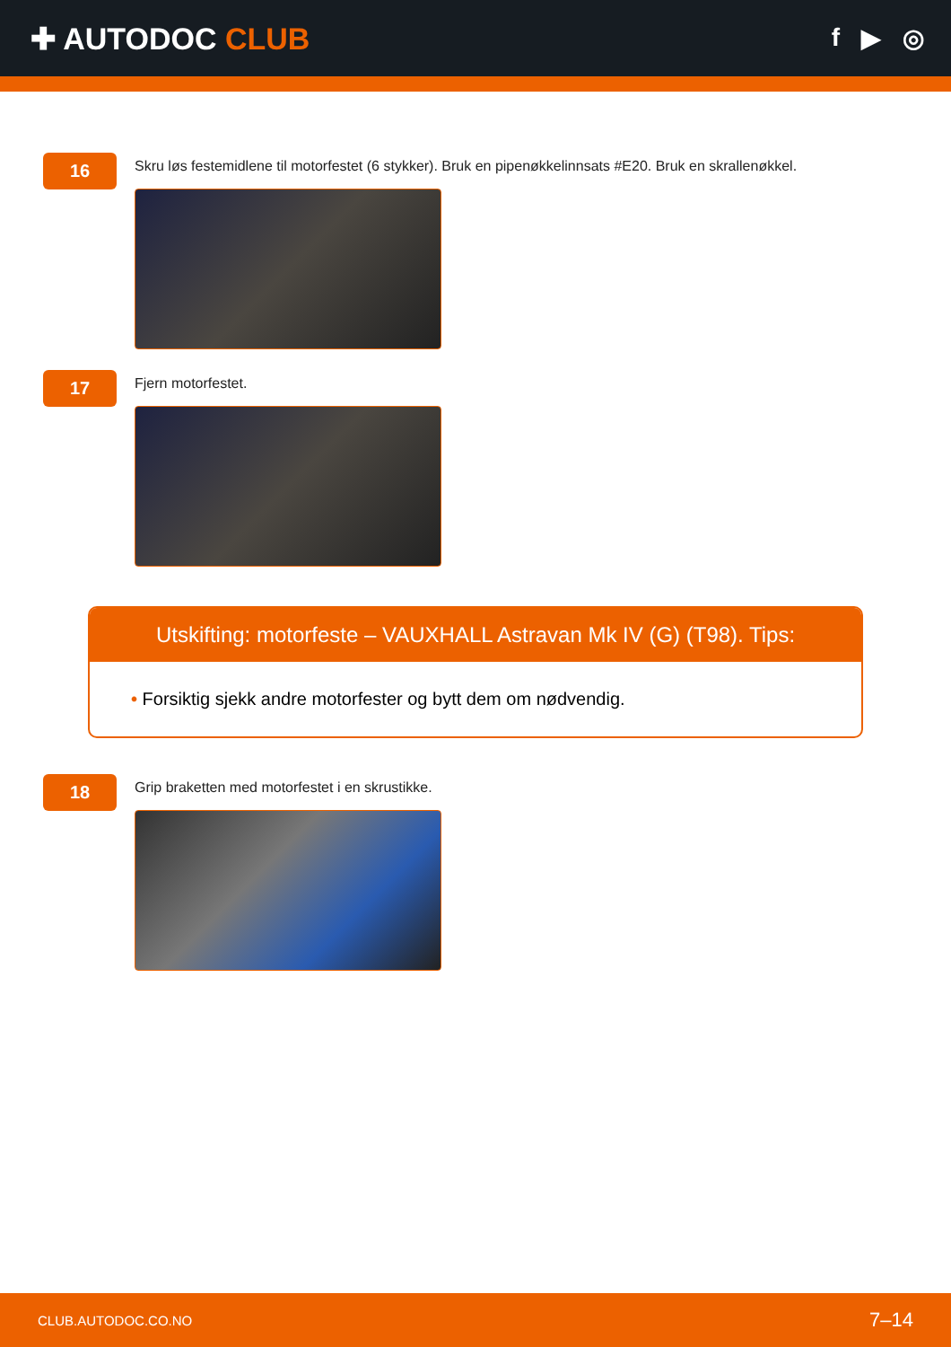✚ AUTODOC CLUB
f ▶ ◎
16
Skru løs festemidlene til motorfestet (6 stykker). Bruk en pipenøkkelinnsats #E20. Bruk en skrallenøkkel.
17
Fjern motorfestet.
Utskifting: motorfeste – VAUXHALL Astravan Mk IV (G) (T98). Tips:
• Forsiktig sjekk andre motorfester og bytt dem om nødvendig.
18
Grip braketten med motorfestet i en skrustikke.
CLUB.AUTODOC.CO.NO 7–14